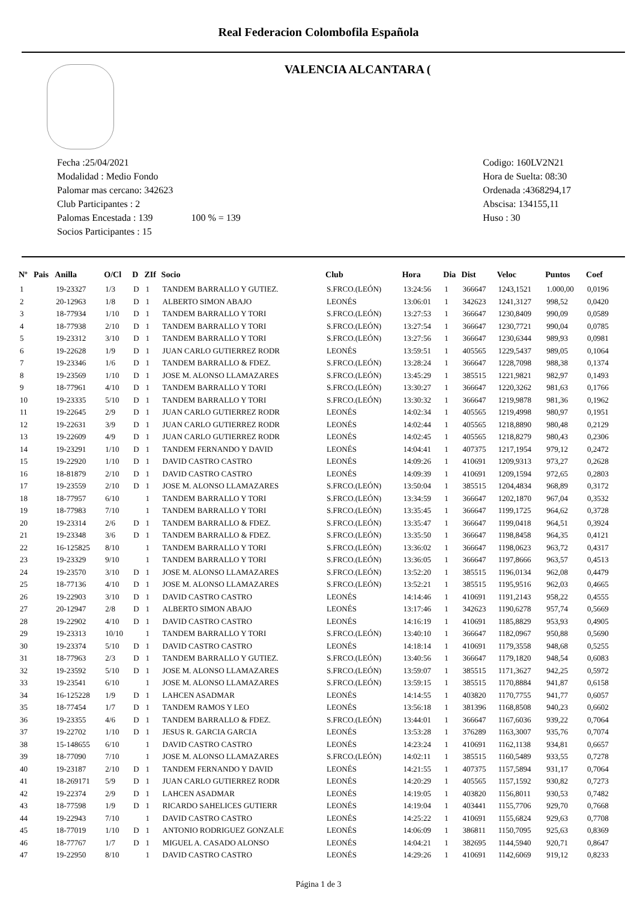Real Federacion Colombofila Española
VALENCIA ALCANTARA (
Fecha :25/04/2021
Modalidad : Medio Fondo
Palomar mas cercano: 342623
Club Participantes : 2
Palomas Encestada : 139 100 % = 139
Socios Participantes : 15
Codigo: 160LV2N21
Hora de Suelta: 08:30
Ordenada :4368294,17
Abscisa: 134155,11
Huso : 30
| Nº | Pais | Anilla | O/Cl | D | ZIf | Socio | Club | Hora | Dia | Dist | Veloc | Puntos | Coef |
| --- | --- | --- | --- | --- | --- | --- | --- | --- | --- | --- | --- | --- | --- |
| 1 | | 19-23327 | 1/3 | D | 1 | TANDEM BARRALLO Y GUTIEZ. | S.FRCO.(LEÓN) | 13:24:56 | 1 | 366647 | 1243,1521 | 1.000,00 | 0,0196 |
| 2 | | 20-12963 | 1/8 | D | 1 | ALBERTO SIMON ABAJO | LEONÉS | 13:06:01 | 1 | 342623 | 1241,3127 | 998,52 | 0,0420 |
| 3 | | 18-77934 | 1/10 | D | 1 | TANDEM BARRALLO Y TORI | S.FRCO.(LEÓN) | 13:27:53 | 1 | 366647 | 1230,8409 | 990,09 | 0,0589 |
| 4 | | 18-77938 | 2/10 | D | 1 | TANDEM BARRALLO Y TORI | S.FRCO.(LEÓN) | 13:27:54 | 1 | 366647 | 1230,7721 | 990,04 | 0,0785 |
| 5 | | 19-23312 | 3/10 | D | 1 | TANDEM BARRALLO Y TORI | S.FRCO.(LEÓN) | 13:27:56 | 1 | 366647 | 1230,6344 | 989,93 | 0,0981 |
| 6 | | 19-22628 | 1/9 | D | 1 | JUAN CARLO GUTIERREZ RODR | LEONÉS | 13:59:51 | 1 | 405565 | 1229,5437 | 989,05 | 0,1064 |
| 7 | | 19-23346 | 1/6 | D | 1 | TANDEM BARRALLO & FDEZ. | S.FRCO.(LEÓN) | 13:28:24 | 1 | 366647 | 1228,7098 | 988,38 | 0,1374 |
| 8 | | 19-23569 | 1/10 | D | 1 | JOSE M. ALONSO LLAMAZARES | S.FRCO.(LEÓN) | 13:45:29 | 1 | 385515 | 1221,9821 | 982,97 | 0,1493 |
| 9 | | 18-77961 | 4/10 | D | 1 | TANDEM BARRALLO Y TORI | S.FRCO.(LEÓN) | 13:30:27 | 1 | 366647 | 1220,3262 | 981,63 | 0,1766 |
| 10 | | 19-23335 | 5/10 | D | 1 | TANDEM BARRALLO Y TORI | S.FRCO.(LEÓN) | 13:30:32 | 1 | 366647 | 1219,9878 | 981,36 | 0,1962 |
| 11 | | 19-22645 | 2/9 | D | 1 | JUAN CARLO GUTIERREZ RODR | LEONÉS | 14:02:34 | 1 | 405565 | 1219,4998 | 980,97 | 0,1951 |
| 12 | | 19-22631 | 3/9 | D | 1 | JUAN CARLO GUTIERREZ RODR | LEONÉS | 14:02:44 | 1 | 405565 | 1218,8890 | 980,48 | 0,2129 |
| 13 | | 19-22609 | 4/9 | D | 1 | JUAN CARLO GUTIERREZ RODR | LEONÉS | 14:02:45 | 1 | 405565 | 1218,8279 | 980,43 | 0,2306 |
| 14 | | 19-23291 | 1/10 | D | 1 | TANDEM FERNANDO Y DAVID | LEONÉS | 14:04:41 | 1 | 407375 | 1217,1954 | 979,12 | 0,2472 |
| 15 | | 19-22920 | 1/10 | D | 1 | DAVID CASTRO CASTRO | LEONÉS | 14:09:26 | 1 | 410691 | 1209,9313 | 973,27 | 0,2628 |
| 16 | | 18-81879 | 2/10 | D | 1 | DAVID CASTRO CASTRO | LEONÉS | 14:09:39 | 1 | 410691 | 1209,1594 | 972,65 | 0,2803 |
| 17 | | 19-23559 | 2/10 | D | 1 | JOSE M. ALONSO LLAMAZARES | S.FRCO.(LEÓN) | 13:50:04 | 1 | 385515 | 1204,4834 | 968,89 | 0,3172 |
| 18 | | 18-77957 | 6/10 | | 1 | TANDEM BARRALLO Y TORI | S.FRCO.(LEÓN) | 13:34:59 | 1 | 366647 | 1202,1870 | 967,04 | 0,3532 |
| 19 | | 18-77983 | 7/10 | | 1 | TANDEM BARRALLO Y TORI | S.FRCO.(LEÓN) | 13:35:45 | 1 | 366647 | 1199,1725 | 964,62 | 0,3728 |
| 20 | | 19-23314 | 2/6 | D | 1 | TANDEM BARRALLO & FDEZ. | S.FRCO.(LEÓN) | 13:35:47 | 1 | 366647 | 1199,0418 | 964,51 | 0,3924 |
| 21 | | 19-23348 | 3/6 | D | 1 | TANDEM BARRALLO & FDEZ. | S.FRCO.(LEÓN) | 13:35:50 | 1 | 366647 | 1198,8458 | 964,35 | 0,4121 |
| 22 | | 16-125825 | 8/10 | | 1 | TANDEM BARRALLO Y TORI | S.FRCO.(LEÓN) | 13:36:02 | 1 | 366647 | 1198,0623 | 963,72 | 0,4317 |
| 23 | | 19-23329 | 9/10 | | 1 | TANDEM BARRALLO Y TORI | S.FRCO.(LEÓN) | 13:36:05 | 1 | 366647 | 1197,8666 | 963,57 | 0,4513 |
| 24 | | 19-23570 | 3/10 | D | 1 | JOSE M. ALONSO LLAMAZARES | S.FRCO.(LEÓN) | 13:52:20 | 1 | 385515 | 1196,0134 | 962,08 | 0,4479 |
| 25 | | 18-77136 | 4/10 | D | 1 | JOSE M. ALONSO LLAMAZARES | S.FRCO.(LEÓN) | 13:52:21 | 1 | 385515 | 1195,9516 | 962,03 | 0,4665 |
| 26 | | 19-22903 | 3/10 | D | 1 | DAVID CASTRO CASTRO | LEONÉS | 14:14:46 | 1 | 410691 | 1191,2143 | 958,22 | 0,4555 |
| 27 | | 20-12947 | 2/8 | D | 1 | ALBERTO SIMON ABAJO | LEONÉS | 13:17:46 | 1 | 342623 | 1190,6278 | 957,74 | 0,5669 |
| 28 | | 19-22902 | 4/10 | D | 1 | DAVID CASTRO CASTRO | LEONÉS | 14:16:19 | 1 | 410691 | 1185,8829 | 953,93 | 0,4905 |
| 29 | | 19-23313 | 10/10 | | 1 | TANDEM BARRALLO Y TORI | S.FRCO.(LEÓN) | 13:40:10 | 1 | 366647 | 1182,0967 | 950,88 | 0,5690 |
| 30 | | 19-23374 | 5/10 | D | 1 | DAVID CASTRO CASTRO | LEONÉS | 14:18:14 | 1 | 410691 | 1179,3558 | 948,68 | 0,5255 |
| 31 | | 18-77963 | 2/3 | D | 1 | TANDEM BARRALLO Y GUTIEZ. | S.FRCO.(LEÓN) | 13:40:56 | 1 | 366647 | 1179,1820 | 948,54 | 0,6083 |
| 32 | | 19-23592 | 5/10 | D | 1 | JOSE M. ALONSO LLAMAZARES | S.FRCO.(LEÓN) | 13:59:07 | 1 | 385515 | 1171,3627 | 942,25 | 0,5972 |
| 33 | | 19-23541 | 6/10 | | 1 | JOSE M. ALONSO LLAMAZARES | S.FRCO.(LEÓN) | 13:59:15 | 1 | 385515 | 1170,8884 | 941,87 | 0,6158 |
| 34 | | 16-125228 | 1/9 | D | 1 | LAHCEN ASADMAR | LEONÉS | 14:14:55 | 1 | 403820 | 1170,7755 | 941,77 | 0,6057 |
| 35 | | 18-77454 | 1/7 | D | 1 | TANDEM RAMOS Y LEO | LEONÉS | 13:56:18 | 1 | 381396 | 1168,8508 | 940,23 | 0,6602 |
| 36 | | 19-23355 | 4/6 | D | 1 | TANDEM BARRALLO & FDEZ. | S.FRCO.(LEÓN) | 13:44:01 | 1 | 366647 | 1167,6036 | 939,22 | 0,7064 |
| 37 | | 19-22702 | 1/10 | D | 1 | JESUS R. GARCIA GARCIA | LEONÉS | 13:53:28 | 1 | 376289 | 1163,3007 | 935,76 | 0,7074 |
| 38 | | 15-148655 | 6/10 | | 1 | DAVID CASTRO CASTRO | LEONÉS | 14:23:24 | 1 | 410691 | 1162,1138 | 934,81 | 0,6657 |
| 39 | | 18-77090 | 7/10 | | 1 | JOSE M. ALONSO LLAMAZARES | S.FRCO.(LEÓN) | 14:02:11 | 1 | 385515 | 1160,5489 | 933,55 | 0,7278 |
| 40 | | 19-23187 | 2/10 | D | 1 | TANDEM FERNANDO Y DAVID | LEONÉS | 14:21:55 | 1 | 407375 | 1157,5894 | 931,17 | 0,7064 |
| 41 | | 18-269171 | 5/9 | D | 1 | JUAN CARLO GUTIERREZ RODR | LEONÉS | 14:20:29 | 1 | 405565 | 1157,1592 | 930,82 | 0,7273 |
| 42 | | 19-22374 | 2/9 | D | 1 | LAHCEN ASADMAR | LEONÉS | 14:19:05 | 1 | 403820 | 1156,8011 | 930,53 | 0,7482 |
| 43 | | 18-77598 | 1/9 | D | 1 | RICARDO SAHELICES GUTIERR | LEONÉS | 14:19:04 | 1 | 403441 | 1155,7706 | 929,70 | 0,7668 |
| 44 | | 19-22943 | 7/10 | | 1 | DAVID CASTRO CASTRO | LEONÉS | 14:25:22 | 1 | 410691 | 1155,6824 | 929,63 | 0,7708 |
| 45 | | 18-77019 | 1/10 | D | 1 | ANTONIO RODRIGUEZ GONZALE | LEONÉS | 14:06:09 | 1 | 386811 | 1150,7095 | 925,63 | 0,8369 |
| 46 | | 18-77767 | 1/7 | D | 1 | MIGUEL A. CASADO ALONSO | LEONÉS | 14:04:21 | 1 | 382695 | 1144,5940 | 920,71 | 0,8647 |
| 47 | | 19-22950 | 8/10 | | 1 | DAVID CASTRO CASTRO | LEONÉS | 14:29:26 | 1 | 410691 | 1142,6069 | 919,12 | 0,8233 |
Página 1 de 3